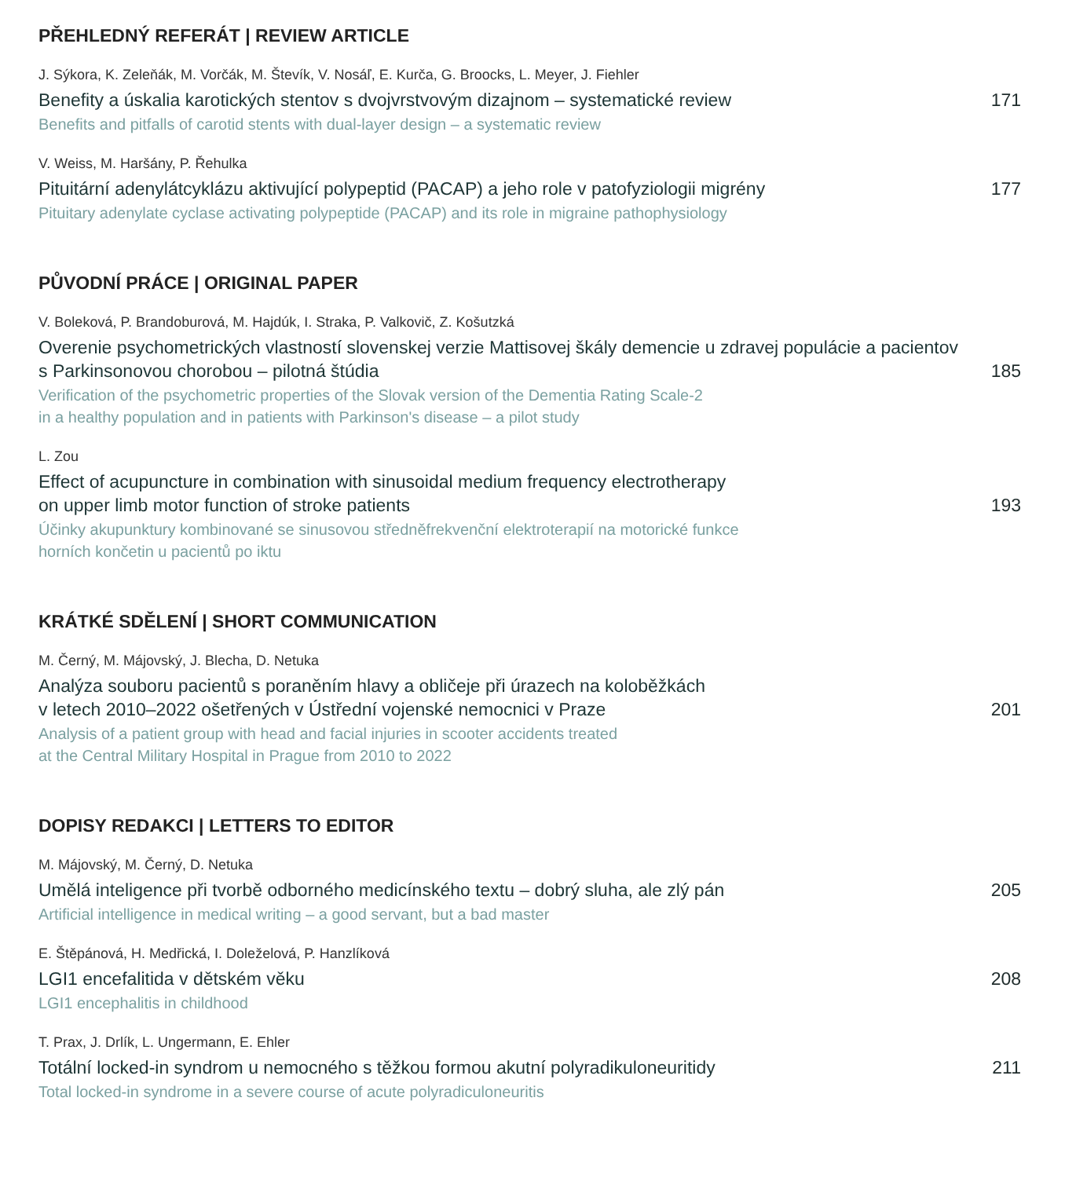PŘEHLEDNÝ REFERÁT | REVIEW ARTICLE
J. Sýkora, K. Zeleňák, M. Vorčák, M. Števík, V. Nosáľ, E. Kurča, G. Broocks, L. Meyer, J. Fiehler
Benefity a úskalia karotických stentov s dvojvrstvovým dizajnom – systematické review
171
Benefits and pitfalls of carotid stents with dual-layer design – a systematic review
V. Weiss, M. Haršány, P. Řehulka
Pituitární adenylátcyklázu aktivující polypeptid (PACAP) a jeho role v patofyziologii migrény
177
Pituitary adenylate cyclase activating polypeptide (PACAP) and its role in migraine pathophysiology
PŮVODNÍ PRÁCE | ORIGINAL PAPER
V. Boleková, P. Brandoburová, M. Hajdúk, I. Straka, P. Valkovič, Z. Košutzká
Overenie psychometrických vlastností slovenskej verzie Mattisovej škály demencie u zdravej populácie a pacientov s Parkinsonovou chorobou – pilotná štúdia
185
Verification of the psychometric properties of the Slovak version of the Dementia Rating Scale-2
in a healthy population and in patients with Parkinson's disease – a pilot study
L. Zou
Effect of acupuncture in combination with sinusoidal medium frequency electrotherapy
on upper limb motor function of stroke patients
193
Účinky akupunktury kombinované se sinusovou středněfrekvenční elektroterapií na motorické funkce
horních končetin u pacientů po iktu
KRÁTKÉ SDĚLENÍ | SHORT COMMUNICATION
M. Černý, M. Májovský, J. Blecha, D. Netuka
Analýza souboru pacientů s poraněním hlavy a obličeje při úrazech na koloběžkách
v letech 2010–2022 ošetřených v Ústřední vojenské nemocnici v Praze
201
Analysis of a patient group with head and facial injuries in scooter accidents treated
at the Central Military Hospital in Prague from 2010 to 2022
DOPISY REDAKCI | LETTERS TO EDITOR
M. Májovský, M. Černý, D. Netuka
Umělá inteligence při tvorbě odborného medicínského textu – dobrý sluha, ale zlý pán
205
Artificial intelligence in medical writing – a good servant, but a bad master
E. Štěpánová, H. Medřická, I. Doleželová, P. Hanzlíková
LGI1 encefalitida v dětském věku
208
LGI1 encephalitis in childhood
T. Prax, J. Drlík, L. Ungermann, E. Ehler
Totální locked-in syndrom u nemocného s těžkou formou akutní polyradikuloneuritidy
211
Total locked-in syndrome in a severe course of acute polyradiculoneuritis